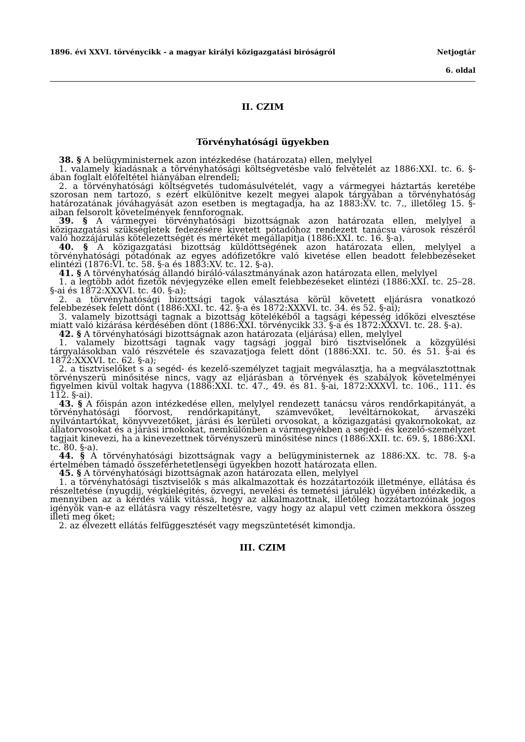1896. évi XXVI. törvénycikk - a magyar királyi közigazgatási biróságról Netjogtár
6. oldal
II. CZIM
Törvényhatósági ügyekben
38. § A belügyministernek azon intézkedése (határozata) ellen, melylyel
1. valamely kiadásnak a törvényhatósági költségvetésbe való felvételét az 1886:XXI. tc. 6. §-ában foglalt előfeltétel hiányában elrendeli;
2. a törvényhatósági költségvetés tudomásulvételét, vagy a vármegyei háztartás keretébe szorosan nem tartozó, s ezért elkülönitve kezelt megyei alapok tárgyában a törvényhatóság határozatának jóváhagyását azon esetben is megtagadja, ha az 1883:XV. tc. 7., illetőleg 15. §-aiban felsorolt követelmények fennforognak.
39. § A vármegyei törvényhatósági bizottságnak azon határozata ellen, melylyel a közigazgatási szükségletek fedezésére kivetett pótadóhoz rendezett tanácsu városok részéről való hozzájárulás kötelezettségét és mértékét megállapitja (1886:XXI. tc. 16. §-a).
40. § A közigazgatási bizottság küldöttségének azon határozata ellen, melylyel a törvényhatósági pótadónak az egyes adófizetőkre való kivetése ellen beadott felebbezéseket elintézi (1876:VI. tc. 58. §-a és 1883:XV. tc. 12. §-a).
41. § A törvényhatóság állandó biráló-választmányának azon határozata ellen, melylyel
1. a legtöbb adót fizetők névjegyzéke ellen emelt felebbezéseket elintézi (1886:XXI. tc. 25–28. §-ai és 1872:XXXVI. tc. 40. §-a);
2. a törvényhatósági bizottsági tagok választása körül követett eljárásra vonatkozó felebbezések felett dönt (1886:XXI. tc. 42. §-a és 1872:XXXVI. tc. 34. és 52. §-ai);
3. valamely bizottsági tagnak a bizottság kötelékéből a tagsági képesség időközi elvesztése miatt való kizárása kérdésében dönt (1886:XXI. törvénycikk 33. §-a és 1872:XXXVI. tc. 28. §-a).
42. § A törvényhatósági bizottságnak azon határozata (eljárása) ellen, melylyel
1. valamely bizottsági tagnak vagy tagsági joggal biró tisztviselőnek a közgyülési tárgyalásokban való részvétele és szavazatjoga felett dönt (1886:XXI. tc. 50. és 51. §-ai és 1872:XXXVI. tc. 62. §-a);
2. a tisztviselőket s a segéd- és kezelő-személyzet tagjait megválasztja, ha a megválasztottnak törvényszerü minősitése nincs, vagy az eljárásban a törvények és szabályok követelményei figyelmen kivül voltak hagyva (1886:XXI. tc. 47., 49. és 81. §-ai, 1872:XXXVI. tc. 106., 111. és 112. §-ai).
43. § A főispán azon intézkedése ellen, melylyel rendezett tanácsu város rendőrkapitányát, a törvényhatósági főorvost, rendőrkapitányt, számvevőket, levéltárnokokat, árvaszéki nyilvántartókat, könyvvezetőket, járási és kerületi orvosokat, a közigazgatási gyakornokokat, az állatorvosokat és a járási irnokokat, nemkülönben a vármegyékben a segéd- és kezelő-személyzet tagjait kinevezi, ha a kinevezettnek törvényszerü minősitése nincs (1886:XXII. tc. 69. §, 1886:XXI. tc. 80. §-a).
44. § A törvényhatósági bizottságnak vagy a belügyministernek az 1886:XX. tc. 78. §-a értelmében támadó összeférhetetlenségi ügyekben hozott határozata ellen.
45. § A törvényhatósági bizottságnak azon határozata ellen, melylyel
1. a törvényhatósági tisztviselők s más alkalmazottak és hozzátartozóik illetménye, ellátása és részeltetése (nyugdij, végkielégités, özvegyi, nevelési és temetési járulék) ügyében intézkedik, a mennyiben az a kérdés válik vitássá, hogy az alkalmazottnak, illetőleg hozzátartozóinak jogos igényök van-e az ellátásra vagy részeltetésre, vagy hogy az alapul vett czimen mekkora összeg illeti meg őket;
2. az élvezett ellátás felfüggesztését vagy megszüntetését kimondja.
III. CZIM